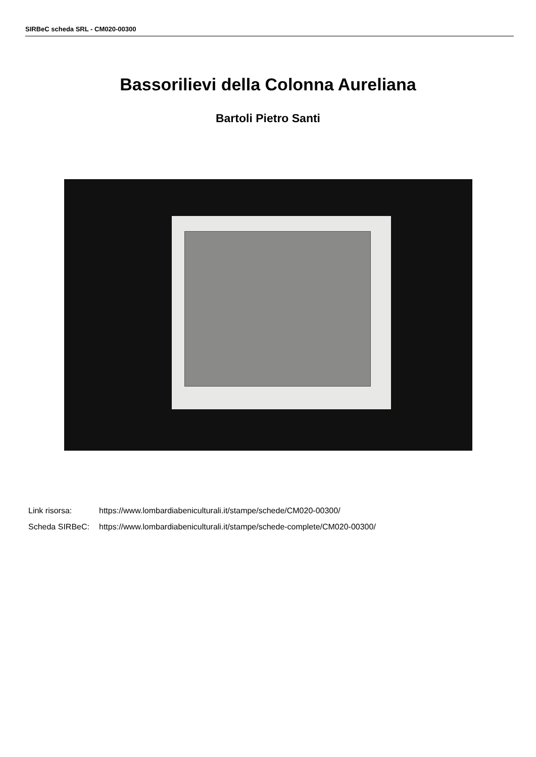SIRBeC scheda SRL - CM020-00300
Bassorilievi della Colonna Aureliana
Bartoli Pietro Santi
Link risorsa: https://www.lombardiabeniculturali.it/stampe/schede/CM020-00300/
Scheda SIRBeC: https://www.lombardiabeniculturali.it/stampe/schede-complete/CM020-00300/